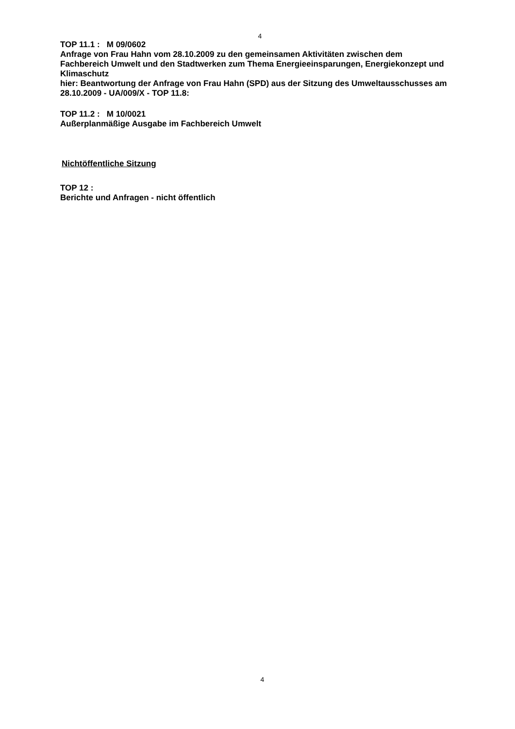4
TOP 11.1 : M 09/0602
Anfrage von Frau Hahn vom 28.10.2009 zu den gemeinsamen Aktivitäten zwischen dem Fachbereich Umwelt und den Stadtwerken zum Thema Energieeinsparungen, Energiekonzept und Klimaschutz
hier: Beantwortung der Anfrage von Frau Hahn (SPD) aus der Sitzung des Umweltausschusses am 28.10.2009 - UA/009/X - TOP 11.8:
TOP 11.2 : M 10/0021
Außerplanmäßige Ausgabe im Fachbereich Umwelt
Nichtöffentliche Sitzung
TOP 12 :
Berichte und Anfragen - nicht öffentlich
4